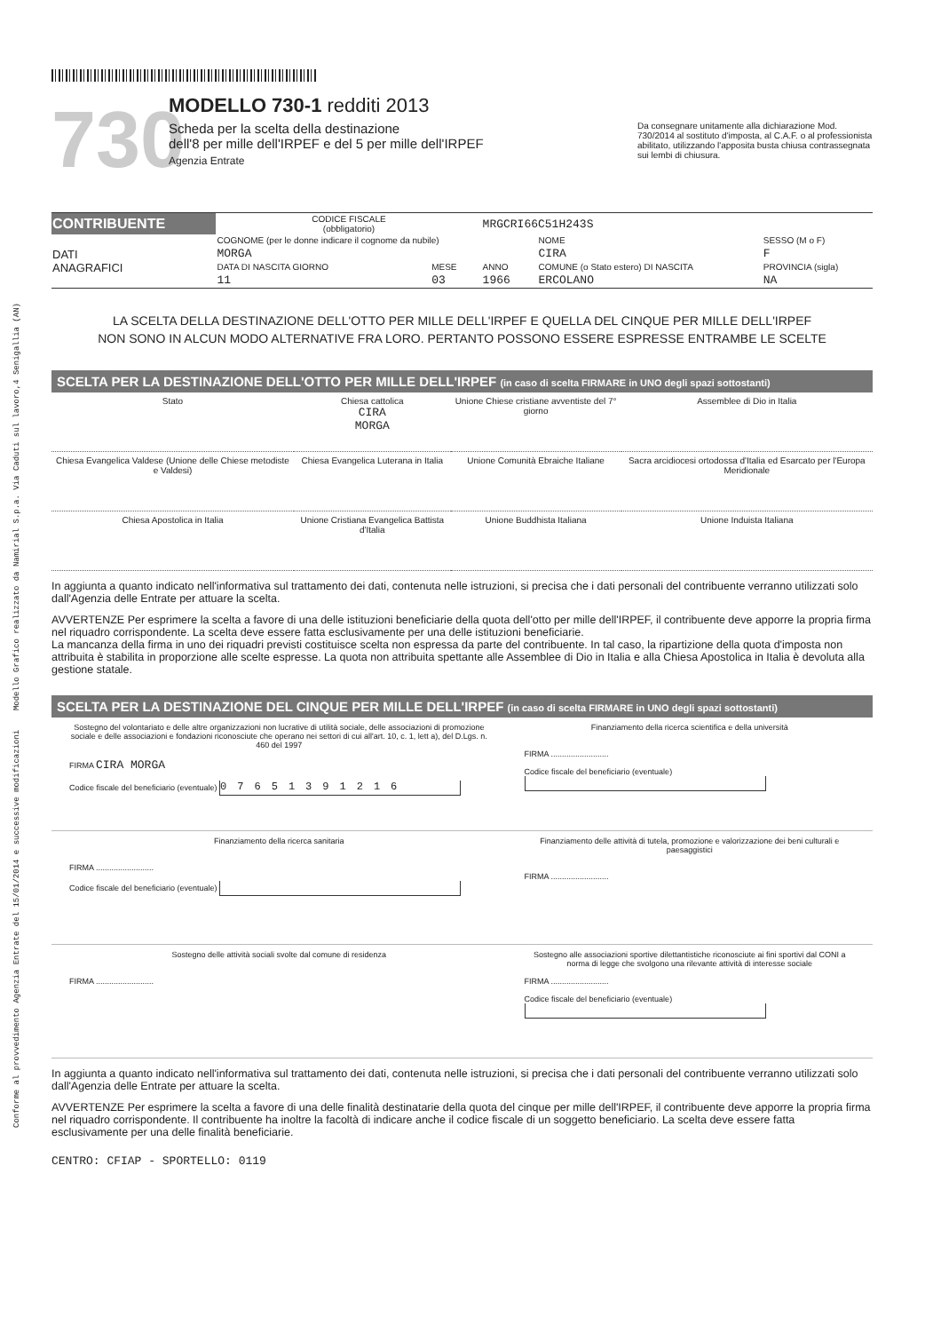Conforme al provvedimento Agenzia Entrate del 15/01/2014 e successive modificazioni Modello Grafico realizzato da Namirial S.p.a. Via Caduti sul lavoro,4 Senigallia (AN)
730
MODELLO 730-1 redditi 2013
Scheda per la scelta della destinazione
dell'8 per mille dell'IRPEF e del 5 per mille dell'IRPEF
Agenzia Entrate
Da consegnare unitamente alla dichiarazione Mod. 730/2014 al sostituto d'imposta, al C.A.F. o al professionista abilitato, utilizzando l'apposita busta chiusa contrassegnata sui lembi di chiusura.
| CONTRIBUENTE | CODICE FISCALE (obbligatorio) | | MRGCRI66C51H243S | | |
| DATI ANAGRAFICI | COGNOME (per le donne indicare il cognome da nubile) | | | NOME | SESSO (M o F) |
| | MORGA | | | CIRA | F |
| | DATA DI NASCITA GIORNO | MESE | ANNO | COMUNE (o Stato estero) DI NASCITA | PROVINCIA (sigla) |
| | 11 | 03 | 1966 | ERCOLANO | NA |
LA SCELTA DELLA DESTINAZIONE DELL'OTTO PER MILLE DELL'IRPEF E QUELLA DEL CINQUE PER MILLE DELL'IRPEF
NON SONO IN ALCUN MODO ALTERNATIVE FRA LORO. PERTANTO POSSONO ESSERE ESPRESSE ENTRAMBE LE SCELTE
SCELTA PER LA DESTINAZIONE DELL'OTTO PER MILLE DELL'IRPEF (in caso di scelta FIRMARE in UNO degli spazi sottostanti)
| Stato | Chiesa cattolica CIRA MORGA | Unione Chiese cristiane avventiste del 7° giorno | Assemblee di Dio in Italia |
| Chiesa Evangelica Valdese (Unione delle Chiese metodiste e Valdesi) | Chiesa Evangelica Luterana in Italia | Unione Comunità Ebraiche Italiane | Sacra arcidiocesi ortodossa d'Italia ed Esarcato per l'Europa Meridionale |
| Chiesa Apostolica in Italia | Unione Cristiana Evangelica Battista d'Italia | Unione Buddhista Italiana | Unione Induista Italiana |
In aggiunta a quanto indicato nell'informativa sul trattamento dei dati, contenuta nelle istruzioni, si precisa che i dati personali del contribuente verranno utilizzati solo dall'Agenzia delle Entrate per attuare la scelta.
AVVERTENZE Per esprimere la scelta a favore di una delle istituzioni beneficiarie della quota dell'otto per mille dell'IRPEF, il contribuente deve apporre la propria firma nel riquadro corrispondente. La scelta deve essere fatta esclusivamente per una delle istituzioni beneficiarie.
La mancanza della firma in uno dei riquadri previsti costituisce scelta non espressa da parte del contribuente. In tal caso, la ripartizione della quota d'imposta non attribuita è stabilita in proporzione alle scelte espresse. La quota non attribuita spettante alle Assemblee di Dio in Italia e alla Chiesa Apostolica in Italia è devoluta alla gestione statale.
SCELTA PER LA DESTINAZIONE DEL CINQUE PER MILLE DELL'IRPEF (in caso di scelta FIRMARE in UNO degli spazi sottostanti)
| Sostegno del volontariato e delle altre organizzazioni non lucrative di utilità sociale, delle associazioni di promozione sociale e delle associazioni e fondazioni riconosciute che operano nei settori di cui all'art. 10, c. 1, lett a), del D.Lgs. n. 460 del 1997 FIRMA CIRA MORGA Codice fiscale del beneficiario (eventuale) 07651391216 | Finanziamento della ricerca scientifica e della università FIRMA .......................... Codice fiscale del beneficiario (eventuale) |
| Finanziamento della ricerca sanitaria FIRMA .......................... Codice fiscale del beneficiario (eventuale) | Finanziamento delle attività di tutela, promozione e valorizzazione dei beni culturali e paesaggistici FIRMA .......................... |
| Sostegno delle attività sociali svolte dal comune di residenza FIRMA .......................... | Sostegno alle associazioni sportive dilettantistiche riconosciute ai fini sportivi dal CONI a norma di legge che svolgono una rilevante attività di interesse sociale FIRMA .......................... Codice fiscale del beneficiario (eventuale) |
In aggiunta a quanto indicato nell'informativa sul trattamento dei dati, contenuta nelle istruzioni, si precisa che i dati personali del contribuente verranno utilizzati solo dall'Agenzia delle Entrate per attuare la scelta.
AVVERTENZE Per esprimere la scelta a favore di una delle finalità destinatarie della quota del cinque per mille dell'IRPEF, il contribuente deve apporre la propria firma nel riquadro corrispondente. Il contribuente ha inoltre la facoltà di indicare anche il codice fiscale di un soggetto beneficiario. La scelta deve essere fatta esclusivamente per una delle finalità beneficiarie.
CENTRO: CFIAP - SPORTELLO: 0119